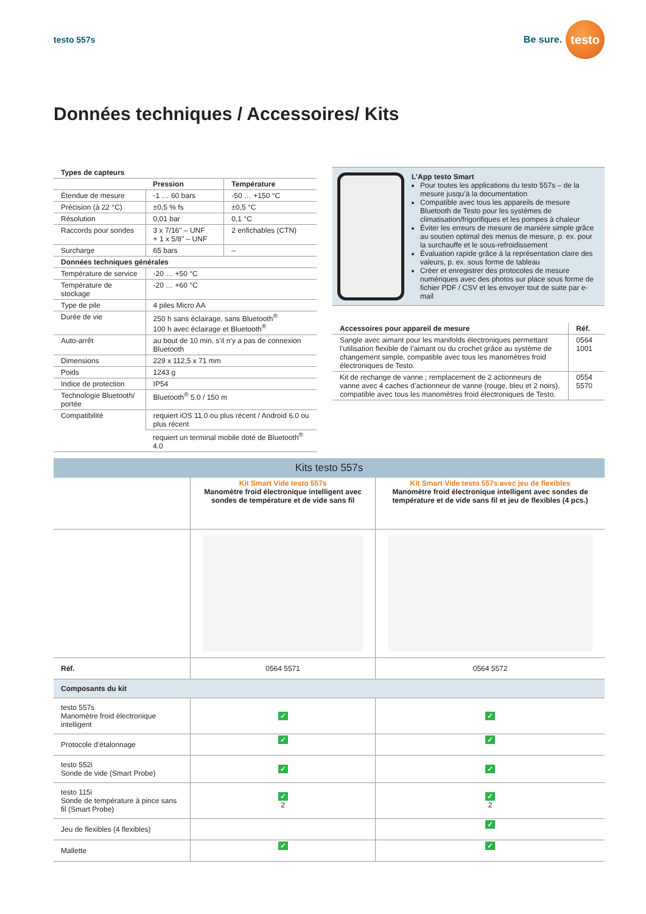testo 557s
Be sure.
testo
Données techniques / Accessoires/ Kits
| Types de capteurs | | |
| --- | --- | --- |
| | Pression | Température |
| Étendue de mesure | -1 … 60 bars | -50 … +150 °C |
| Précision (à 22 °C) | ±0,5 % fs | ±0,5 °C |
| Résolution | 0,01 bar | 0,1 °C |
| Raccords pour sondes | 3 x 7/16" – UNF + 1 x 5/8" – UNF | 2 enfichables (CTN) |
| Surcharge | 65 bars | – |
| Données techniques générales | | |
| Température de service | -20 … +50 °C | |
| Température de stockage | -20 … +60 °C | |
| Type de pile | 4 piles Micro AA | |
| Durée de vie | 250 h sans éclairage, sans Bluetooth<sup>®</sup> 100 h avec éclairage et Bluetooth<sup>®</sup> | |
| Auto-arrêt | au bout de 10 min. s’il n’y a pas de connexion Bluetooth | |
| Dimensions | 229 x 112,5 x 71 mm | |
| Poids | 1243 g | |
| Indice de protection | IP54 | |
| Technologie Bluetooth/ portée | Bluetooth<sup>®</sup> 5.0 / 150 m | |
| Compatibilité | requiert iOS 11.0 ou plus récent / Android 6.0 ou plus récent | |
| | requiert un terminal mobile doté de Bluetooth<sup>®</sup> 4.0 | |
L’App testo Smart
Pour toutes les applications du testo 557s – de la mesure jusqu’à la documentation
Compatible avec tous les appareils de mesure Bluetooth de Testo pour les systèmes de climatisation/frigorifiques et les pompes à chaleur
Éviter les erreurs de mesure de manière simple grâce au soutien optimal des menus de mesure, p. ex. pour la surchauffe et le sous-refroidissement
Évaluation rapide grâce à la représentation claire des valeurs, p. ex. sous forme de tableau
Créer et enregistrer des protocoles de mesure numériques avec des photos sur place sous forme de fichier PDF / CSV et les envoyer tout de suite par e-mail
| Accessoires pour appareil de mesure | Réf. |
| --- | --- |
| Sangle avec aimant pour les manifolds électroniques permettant l’utilisation flexible de l’aimant ou du crochet grâce au système de changement simple, compatible avec tous les manomètres froid électroniques de Testo. | 0564 1001 |
| Kit de rechange de vanne ; remplacement de 2 actionneurs de vanne avec 4 caches d’actionneur de vanne (rouge, bleu et 2 noirs), compatible avec tous les manomètres froid électroniques de Testo. | 0554 5570 |
Kits testo 557s
| | Kit Smart Vide testo 557s Manomètre froid électronique intelligent avec sondes de température et de vide sans fil | Kit Smart Vide testo 557s avec jeu de flexibles Manomètre froid électronique intelligent avec sondes de température et de vide sans fil et jeu de flexibles (4 pcs.) |
| Réf. | 0564 5571 | 0564 5572 |
| Composants du kit | | |
| testo 557s Manomètre froid électronique intelligent | ✓ | ✓ |
| Protocole d’étalonnage | ✓ | ✓ |
| testo 552i Sonde de vide (Smart Probe) | ✓ | ✓ |
| testo 115i Sonde de température à pince sans fil (Smart Probe) | ✓ 2 | ✓ 2 |
| Jeu de flexibles (4 flexibles) | | ✓ |
| Mallette | ✓ | ✓ |